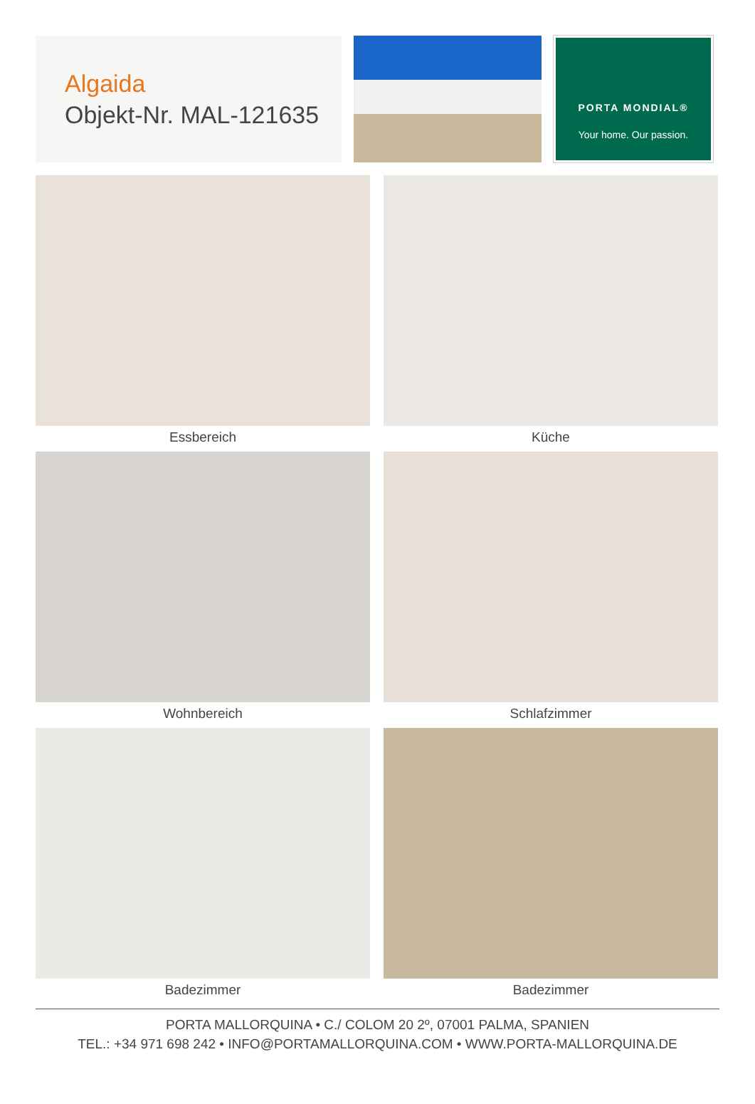Algaida
Objekt-Nr. MAL-121635
PORTA MONDIAL®
Your home. Our passion.
Essbereich
Küche
Wohnbereich
Schlafzimmer
Badezimmer
Badezimmer
PORTA MALLORQUINA • C./ COLOM 20 2º, 07001 PALMA, SPANIEN
TEL.: +34 971 698 242 • INFO@PORTAMALLORQUINA.COM • WWW.PORTA-MALLORQUINA.DE